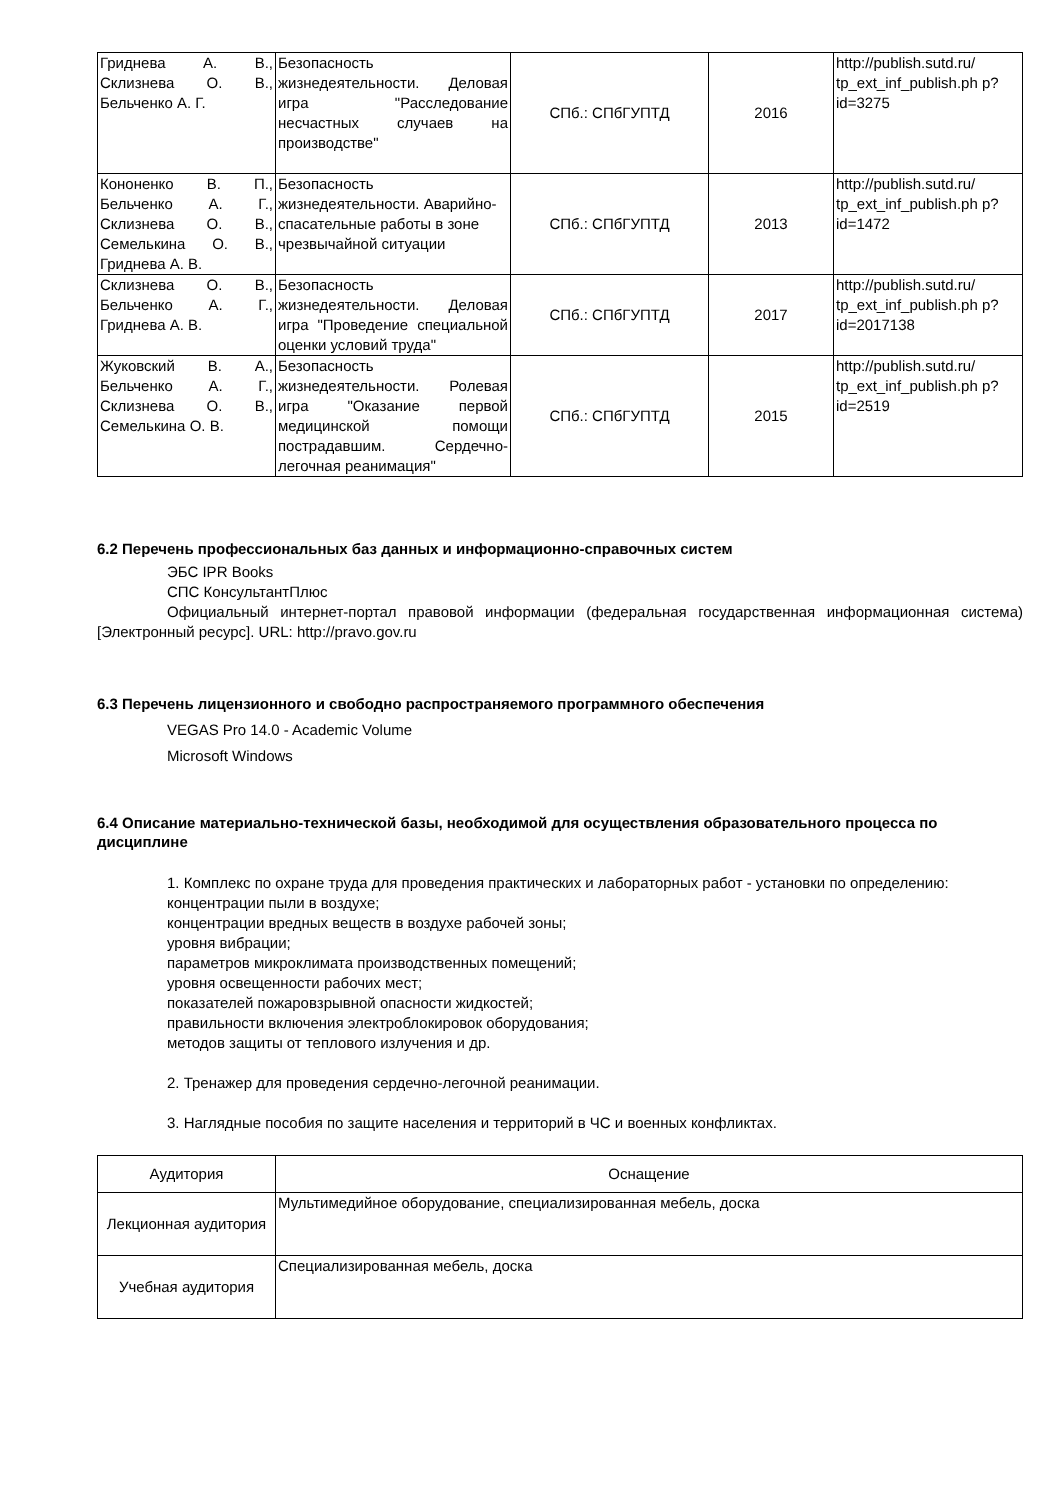| Гриднева А. В., Склизнева О. В., Бельченко А. Г. | Безопасность жизнедеятельности. Деловая игра "Расследование несчастных случаев на производстве" | СПб.: СПбГУПТД | 2016 | http://publish.sutd.ru/ tp_ext_inf_publish.ph p?id=3275 |
| Кононенко В. П., Бельченко А. Г., Склизнева О. В., Семелькина О. В., Гриднева А. В. | Безопасность жизнедеятельности. Аварийно-спасательные работы в зоне чрезвычайной ситуации | СПб.: СПбГУПТД | 2013 | http://publish.sutd.ru/ tp_ext_inf_publish.ph p?id=1472 |
| Склизнева О. В., Бельченко А. Г., Гриднева А. В. | Безопасность жизнедеятельности. Деловая игра "Проведение специальной оценки условий труда" | СПб.: СПбГУПТД | 2017 | http://publish.sutd.ru/ tp_ext_inf_publish.ph p?id=2017138 |
| Жуковский В. А., Бельченко А. Г., Склизнева О. В., Семелькина О. В. | Безопасность жизнедеятельности. Ролевая игра "Оказание первой медицинской помощи пострадавшим. Сердечно-легочная реанимация" | СПб.: СПбГУПТД | 2015 | http://publish.sutd.ru/ tp_ext_inf_publish.ph p?id=2519 |
6.2 Перечень профессиональных баз данных и информационно-справочных систем
ЭБС IPR Books
СПС КонсультантПлюс
Официальный интернет-портал правовой информации (федеральная государственная информационная система) [Электронный ресурс]. URL: http://pravo.gov.ru
6.3 Перечень лицензионного и свободно распространяемого программного обеспечения
VEGAS Pro 14.0 - Academic Volume
Microsoft Windows
6.4 Описание материально-технической базы, необходимой для осуществления образовательного процесса по дисциплине
1. Комплекс по охране труда для проведения практических и лабораторных работ - установки по определению:
концентрации пыли в воздухе;
концентрации вредных веществ в воздухе рабочей зоны;
уровня вибрации;
параметров микроклимата производственных помещений;
уровня освещенности рабочих мест;
показателей пожаровзрывной опасности жидкостей;
правильности включения электроблокировок оборудования;
методов защиты от теплового излучения и др.
2. Тренажер для проведения сердечно-легочной реанимации.
3. Наглядные пособия по защите населения и территорий в ЧС и военных конфликтах.
| Аудитория | Оснащение |
| --- | --- |
| Лекционная аудитория | Мультимедийное оборудование, специализированная мебель, доска |
| Учебная аудитория | Специализированная мебель, доска |